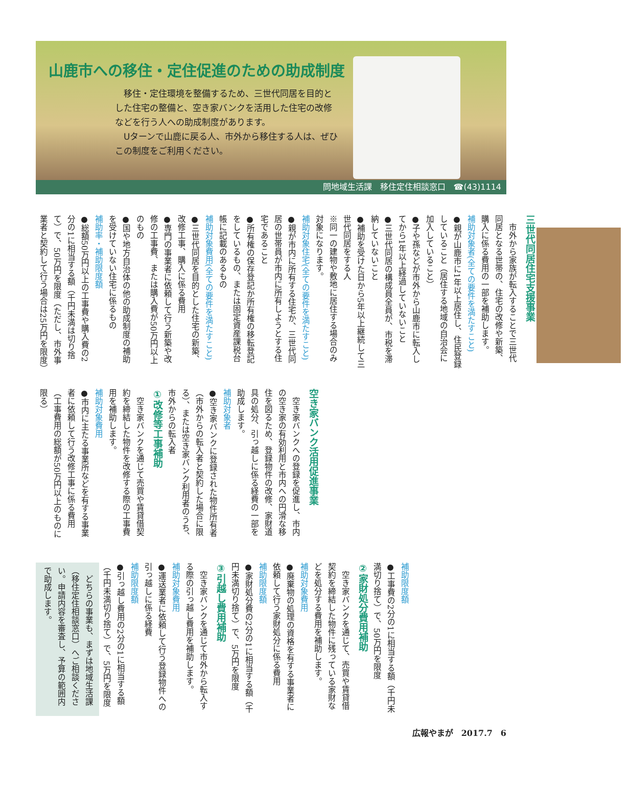山鹿市への移住・定住促進のための助成制度
　移住・定住環境を整備するため、三世代同居を目的とした住宅の整備と、空き家バンクを活用した住宅の改修などを行う人への助成制度があります。
　Uターンで山鹿に戻る人、市外から移住する人は、ぜひこの制度をご利用ください。
問地域生活課　移住定住相談窓口　☎(43)1114
三世代同居住宅支援事業
　市外から家族が転入することで三世代同居となる世帯の、住宅の改修や新築、購入に係る費用の一部を補助します。
補助対象者(全ての要件を満たすこと)
●親が山鹿市に1年以上居住し、住民登録していること（居住する地域の自治会に加入していること）
●子や孫などが市外から山鹿市に転入してから1年以上経過していないこと
●三世代同居の構成員全員が、市税を滞納していないこと
●補助を受けた日から5年以上継続して三世代同居をする人
※同一の建物や敷地に居住する場合のみ対象になります。
補助対象住宅(全ての要件を満たすこと)
●親が市内に所有する住宅か、三世代同居の世帯員が市内に所有しようとする住宅であること
●所有権の保存登記か所有権の移転登記をしているもの、または固定資産課税台帳に記載のあるもの
補助対象費用(全ての要件を満たすこと)
●三世代同居を目的とした住宅の新築、改修工事、購入に係る費用
●専門の事業者に依頼して行う新築や改修の工事費、または購入費が50万円以上のもの
●国や地方自治体の他の助成制度の補助を受けていない住宅に係るもの
補助率・補助限度額
●総額50万円以上の工事費や購入費の2分の1に相当する額（千円未満は切り捨て）で、50万円を限度（ただし、市外事業者と契約して行う場合は25万円を限度）
空き家バンク活用促進事業
　空き家バンクへの登録を促進し、市内の空き家の有効利用と市内への円滑な移住を図るため、登録物件の改修、家財道具の処分、引っ越しに係る経費の一部を助成します。
補助対象者
●空き家バンクに登録された物件所有者（市外からの転入者と契約した場合に限る）、または空き家バンク利用者のうち、市外からの転入者
①改修等工事補助
　空き家バンクを通じて売買や賃貸借契約を締結した物件を改修する際の工事費用を補助します。
補助対象費用
●市内に主たる事業所などを有する事業者に依頼して行う改修工事に係る費用（工事費用の総額が50万円以上のものに限る）
補助限度額
●工事費の2分の1に相当する額（千円未満切り捨て）で、50万円を限度
②家財処分費用補助
　空き家バンクを通じて、売買や賃貸借契約を締結した物件に残っている家財などを処分する費用を補助します。
補助対象費用
●廃棄物の処理の資格を有する事業者に依頼して行う家財処分に係る費用
補助限度額
●家財処分費の2分の1に相当する額（千円未満切り捨て）で、5万円を限度
③引越し費用補助
　空き家バンクを通じて市外から転入する際の引っ越し費用を補助します。
補助対象費用
●運送業者に依頼して行う登録物件への引っ越しに係る経費
補助限度額
●引っ越し費用の2分の1に相当する額（千円未満切り捨て）で、5万円を限度
　どちらの事業も、まずは地域生活課（移住定住相談窓口）へご相談ください。申請内容を審査し、予算の範囲内で助成します。
広報やまが　2017.7　6